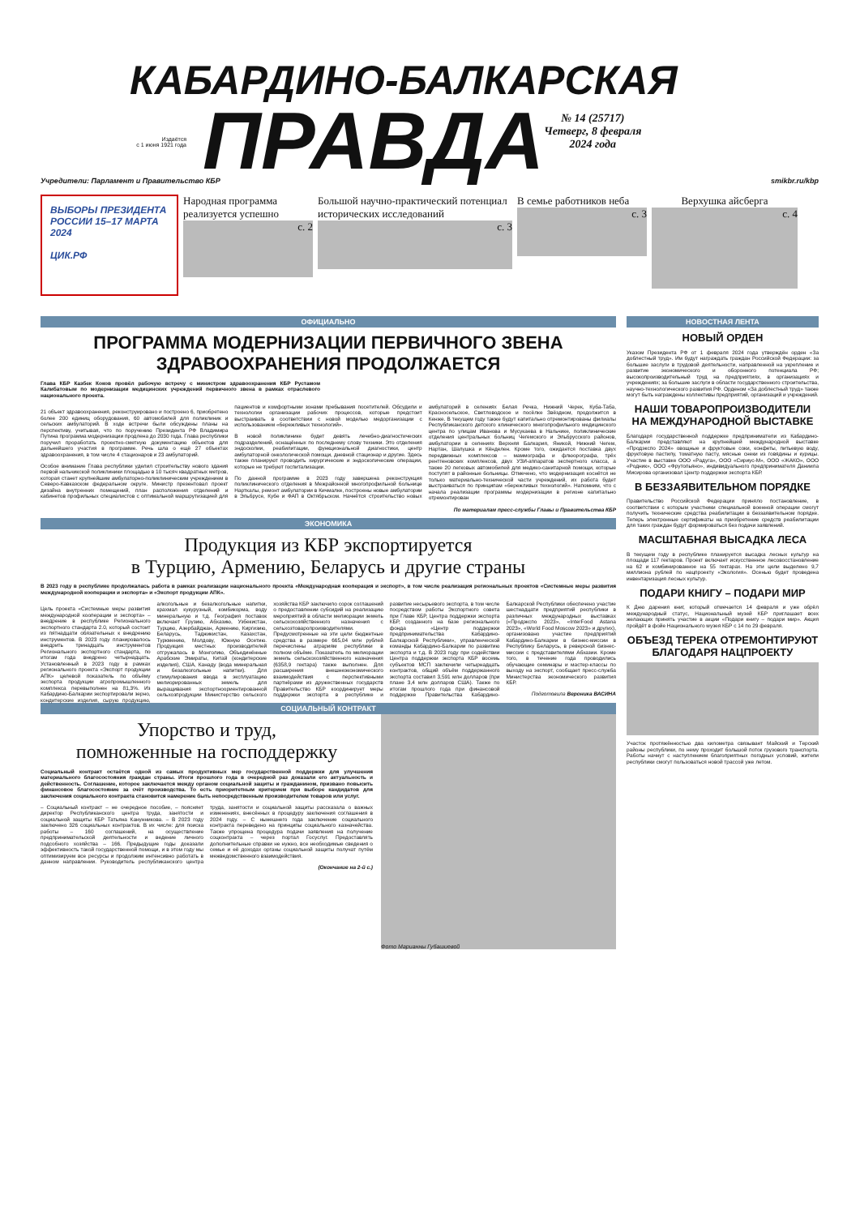КАБАРДИНО-БАЛКАРСКАЯ
Издаётся
с 1 июня 1921 года
ПРАВДА
№ 14 (25717)
Четверг, 8 февраля
2024 года
Учредители: Парламент и Правительство КБР smikbr.ru/kbp
ВЫБОРЫ ПРЕЗИДЕНТА РОССИИ 15–17 МАРТА 2024
ЦИК.РФ
Народная программа реализуется успешно
с. 2
Большой научно-практический потенциал исторических исследований
с. 3
В семье работников неба
с. 3
Верхушка айсберга
с. 4
ОФИЦИАЛЬНО
ПРОГРАММА МОДЕРНИЗАЦИИ ПЕРВИЧНОГО ЗВЕНА ЗДРАВООХРАНЕНИЯ ПРОДОЛЖАЕТСЯ
Глава КБР Казбек Коков провёл рабочую встречу с министром здравоохранения КБР Рустамом Калибатовым по модернизации медицинских учреждений первичного звена в рамках отраслевого национального проекта.
21 объект здравоохранения, реконструировано и построено 6, приобретено более 200 единиц оборудования, 60 автомобилей для поликлиник и сельских амбулаторий. В ходе встречи были обсуждены планы на перспективу, учитывая, что по поручению Президента РФ Владимира Путина программа модернизации продлена до 2030 года. Глава республики поручил проработать проектно-сметную документацию объектов для дальнейшего участия в программе. Речь шла о ещё 27 объектах здравоохранения, в том числе 4 стационаров и 23 амбулаторий.
Особое внимание Глава республики уделил строительству нового здания первой нальчикской поликлиники площадью в 10 тысяч квадратных метров, которая станет крупнейшим амбулаторно-поликлиническим учреждением в Северо-Кавказском федеральном округе. Министр презентовал проект дизайна внутренних помещений, план расположения отделений и кабинетов профильных специалистов с оптимальной маршрутизацией для пациентов и комфортными зонами пребывания посетителей. Обсудили и технологии организации рабочих процессов, которые предстоит выстраивать в соответствии с новой моделью медорганизации с использованием «бережливых технологий».
В новой поликлинике будет девять лечебно-диагностических подразделений, оснащённых по последнему слову техники. Это отделения эндоскопии, реабилитации, функциональной диагностики, центр амбулаторной онкологической помощи, дневной стационар и другие. Здесь также планируют проводить хирургические и эндоскопические операции, которые не требуют госпитализации.
По данной программе в 2023 году завершена реконструкция поликлинического отделения в Межрайонной многопрофильной больнице Нарткалы, ремонт амбулатории в Кичмалке, построены новые амбулатории в Эльбрусе, Кубе и ФАП в Октябрьском. Начнётся строительство новых амбулаторий в селениях Белая Речка, Нижний Черек, Куба-Таба, Красносельское, Светловодское и посёлке Звёздном, продолжится в Кенже. В текущем году также будут капитально отремонтированы филиалы Республиканского детского клинического многопрофильного медицинского центра по улицам Иванова и Мусукаева в Нальчике, поликлинические отделения центральных больниц Чегемского и Эльбрусского районов, амбулатории в селениях Верхняя Балкария, Яникой, Нижний Чегем, Нартан, Шалушка и Кёнделен. Кроме того, ожидается поставка двух передвижных комплексов – маммографа и флюорографа, трёх рентгеновских комплексов, двух УЗИ-аппаратов экспертного класса, а также 20 легковых автомобилей для медико-санитарной помощи, которые поступят в районные больницы. Отмеченo, что модернизация коснётся не только материально-технической части учреждений, их работа будет выстраиваться по принципам «бережливых технологий». Напомним, что с начала реализации программы модернизации в регионе капитально отремонтирован
По материалам пресс-службы Главы и Правительства КБР
ЭКОНОМИКА
Продукция из КБР экспортируется
в Турцию, Армению, Беларусь и другие страны
В 2023 году в республике продолжалась работа в рамках реализации национального проекта «Международная кооперация и экспорт», в том числе реализация региональных проектов «Системные меры развития международной кооперации и экспорта» и «Экспорт продукции АПК».
Цель проекта «Системные меры развития международной кооперации и экспорта» – внедрение в республике Регионального экспортного стандарта 2.0, который состоит из пятнадцати обязательных к внедрению инструментов. В 2023 году планировалось внедрить тринадцать инструментов Регионального экспортного стандарта, по итогам года внедрено четырнадцать. Установленный в 2023 году в рамках регионального проекта «Экспорт продукции АПК» целевой показатель по объёму экспорта продукции агропромышленного комплекса перевыполнен на 81,3%. Из Кабардино-Балкарии экспортировали зерно, кондитерские изделия, сырую продукцию, алкогольные и безалкогольные напитки, крахмал кукурузный, комбикорма, воду минеральную и т.д. География поставок включает Грузию, Абхазию, Узбекистан, Турцию, Азербайджан, Армению, Киргизию, Беларусь, Таджикистан, Казахстан, Туркмению, Молдову, Южную Осетию. Продукция местных производителей отгружалась в Монголию, Объединённые Арабские Эмираты, Китай (кондитерские изделия), США, Канаду (вода минеральная и безалкогольные напитки). Для стимулирования ввода в эксплуатацию мелиорированных земель для выращивания экспортноориентированной сельхозпродукции Министерство сельского хозяйства КБР заключило сорок соглашений о предоставлении субсидий на реализацию мероприятий в области мелиорации земель сельскохозяйственного назначения с сельхозтоваропроизводителями. Предусмотренные на эти цели бюджетные средства в размере 665,04 млн рублей перечислены аграриям республики в полном объёме. Показатель по мелиорации земель сельскохозяйственного назначения (6358,9 гектара) также выполнен. Для расширения внешнеэкономического взаимодействия с перспективными партнёрами из дружественных государств Правительство КБР координирует меры поддержки экспорта в республике и развитие несырьевого экспорта, в том числе посредством работы Экспортного совета при Главе КБР, Центра поддержки экспорта КБР, созданного на базе регионального фонда «Центр поддержки предпринимательства Кабардино-Балкарской Республики», управленческой команды Кабардино-Балкарии по развитию экспорта и т.д. В 2023 году при содействии Центра поддержки экспорта КБР восемь субъектов МСП заключили четырнадцать контрактов, общий объём поддержанного экспорта составил 3,591 млн долларов (при плане 3,4 млн долларов США). Также по итогам прошлого года при финансовой поддержке Правительства Кабардино-Балкарской Республики обеспечено участие шестнадцати предприятий республики в различных международных выставках («Продэкспо 2023», «InterFood Astana 2023», «World Food Moscow 2023» и других), организовано участие предприятий Кабардино-Балкарии в бизнес-миссии в Республику Беларусь, в реверсной бизнес-миссии с представителями Абхазии. Кроме того, в течение года проводились обучающие семинары и мастер-классы по выходу на экспорт, сообщает пресс-служба Министерства экономического развития КБР.
Подготовила Вероника ВАСИНА
СОЦИАЛЬНЫЙ КОНТРАКТ
Упорство и труд,
помноженные на господдержку
Социальный контракт остаётся одной из самых продуктивных мер государственной поддержки для улучшения материального благосостояния граждан страны. Итоги прошлого года в очередной раз доказали его актуальность и действенность. Соглашение, которое заключается между органом социальной защиты и гражданином, призвано повысить финансовое благосостояние за счёт производства. То есть приоритетным критерием при выборе кандидатов для заключения социального контракта становится намерение быть непосредственным производителем товаров или услуг.
– Социальный контракт – не очередное пособие, – поясняет директор Республиканского центра труда, занятости и социальной защиты КБР Татьяна Канунникова. – В 2023 году заключено 326 социальных контрактов. В их числе: для поиска работы – 160 соглашений, на осуществление предпринимательской деятельности и ведение личного подсобного хозяйства – 166. Предыдущие годы доказали эффективность такой государственной помощи, и в этом году мы оптимизируем все ресурсы и продолжим интенсивно работать в данном направлении. Руководитель республиканского центра труда, занятости и социальной защиты рассказала о важных изменениях, внесённых в процедуру заключения соглашения в 2024 году. – С нынешнего года заключение социального контракта переведено на принципы социального казначейства. Также упрощена процедура подачи заявления на получение соцконтракта – через портал Госуслуг. Предоставлять дополнительные справки не нужно, все необходимые сведения о семье и её доходах органы социальной защиты получат путём межведомственного взаимодействия.
(Окончание на 2-й с.)
Фото Марианны Губашиевой
НОВОСТНАЯ ЛЕНТА
НОВЫЙ ОРДЕН
Указом Президента РФ от 1 февраля 2024 года утверждён орден «За доблестный труд». Им будут награждать граждан Российской Федерации: за большие заслуги в трудовой деятельности, направленной на укрепление и развитие экономического и оборонного потенциала РФ; высокопроизводительный труд на предприятиях, в организациях и учреждениях; за большие заслуги в области государственного строительства, научно-технологического развития РФ. Орденом «За доблестный труд» также могут быть награждены коллективы предприятий, организаций и учреждений.
НАШИ ТОВАРОПРОИЗВОДИТЕЛИ НА МЕЖДУНАРОДНОЙ ВЫСТАВКЕ
Благодаря государственной поддержке предприниматели из Кабардино-Балкарии представляют на крупнейшей международной выставке «Продэкспо 2024» овощные и фруктовые соки, конфеты, питьевую воду, фруктовую пастилу, томатную пасту, мясные снеки из говядины и курицы. Участие в выставке ООО «Радуга», ООО «Сириус-М», ООО «ЖАКО», ООО «Родник», ООО «Фрутопьяно», индивидуального предпринимателя Даниила Мисирова организовал Центр поддержки экспорта КБР.
В БЕЗЗАЯВИТЕЛЬНОМ ПОРЯДКЕ
Правительство Российской Федерации приняло постановление, в соответствии с которым участники специальной военной операции смогут получить технические средства реабилитации в беззаявительном порядке. Теперь электронные сертификаты на приобретение средств реабилитации для таких граждан будут формироваться без подачи заявлений.
МАСШТАБНАЯ ВЫСАДКА ЛЕСА
В текущем году в республике планируется высадка лесных культур на площади 117 гектаров. Проект включает искусственное лесовосстановление на 62 и комбинированное на 55 гектарах. На эти цели выделено 9,7 миллиона рублей по нацпроекту «Экология». Осенью будет проведена инвентаризация лесных культур.
ПОДАРИ КНИГУ – ПОДАРИ МИР
К Дню дарения книг, который отмечается 14 февраля и уже обрёл международный статус, Национальный музей КБР приглашает всех желающих принять участие в акции «Подари книгу – подари мир». Акция пройдёт в фойе Национального музея КБР с 14 по 29 февраля.
ОБЪЕЗД ТЕРЕКА ОТРЕМОНТИРУЮТ БЛАГОДАРЯ НАЦПРОЕКТУ
Участок протяжённостью два километра связывает Майский и Терский районы республики, по нему проходит большой поток грузового транспорта. Работы начнут с наступлением благоприятных погодных условий, жители республики смогут пользоваться новой трассой уже летом.